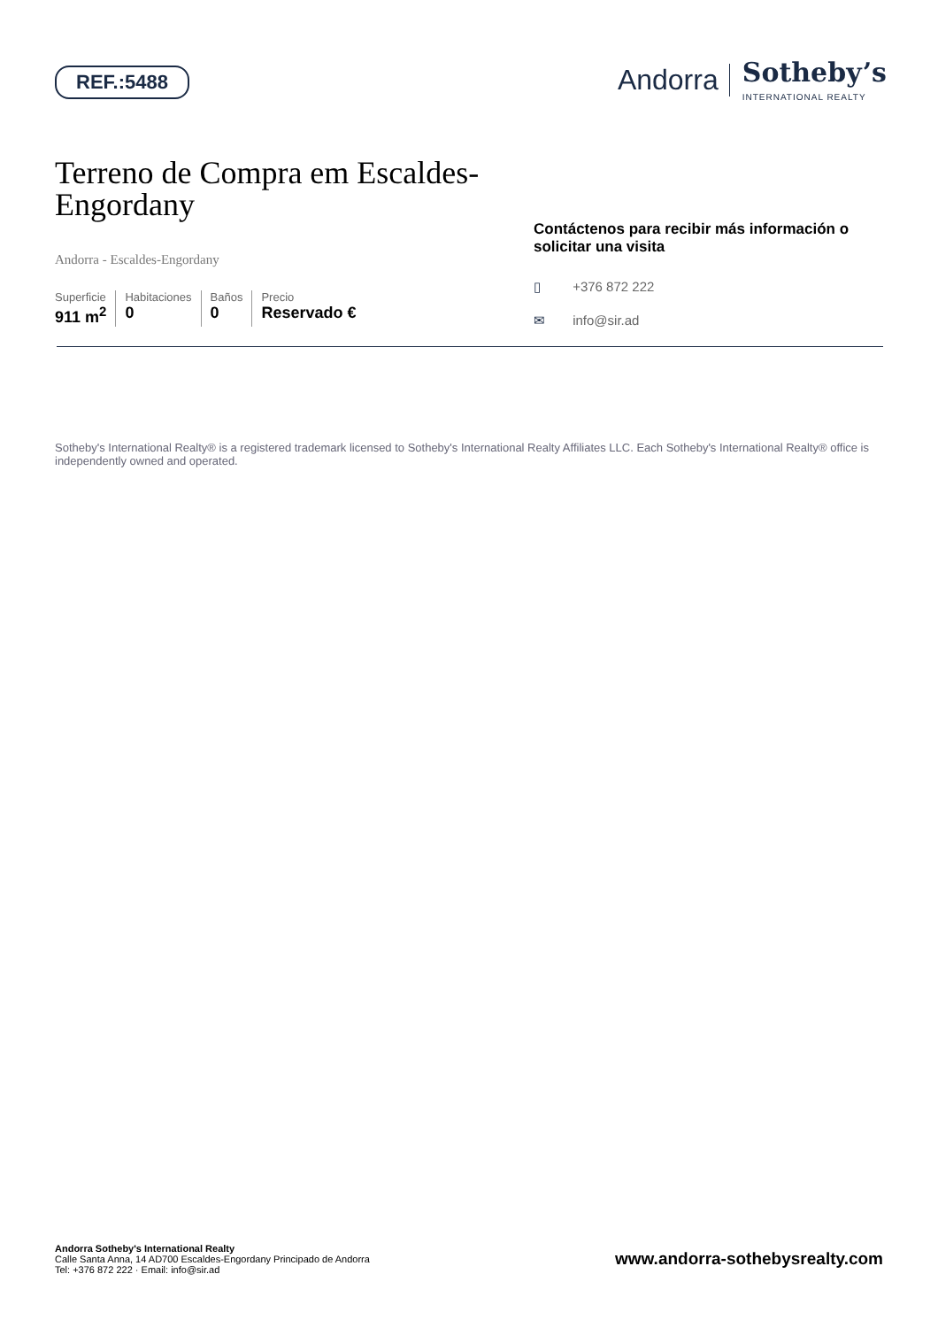REF.:5488
Andorra Sotheby’s
INTERNATIONAL REALTY
Terreno de Compra em Escaldes-Engordany
Andorra - Escaldes-Engordany
Superficie
911 m<sup>2</sup>
Habitaciones
0
Baños
0
Precio
Reservado €
Contáctenos para recibir más información o solicitar una visita
▯ +376 872 222
✉ info@sir.ad
Sotheby's International Realty® is a registered trademark licensed to Sotheby's International Realty Affiliates LLC. Each Sotheby's International Realty® office is independently owned and operated.
Andorra Sotheby's International Realty
Calle Santa Anna, 14 AD700 Escaldes-Engordany Principado de Andorra
Tel: +376 872 222 · Email: info@sir.ad
www.andorra-sothebysrealty.com